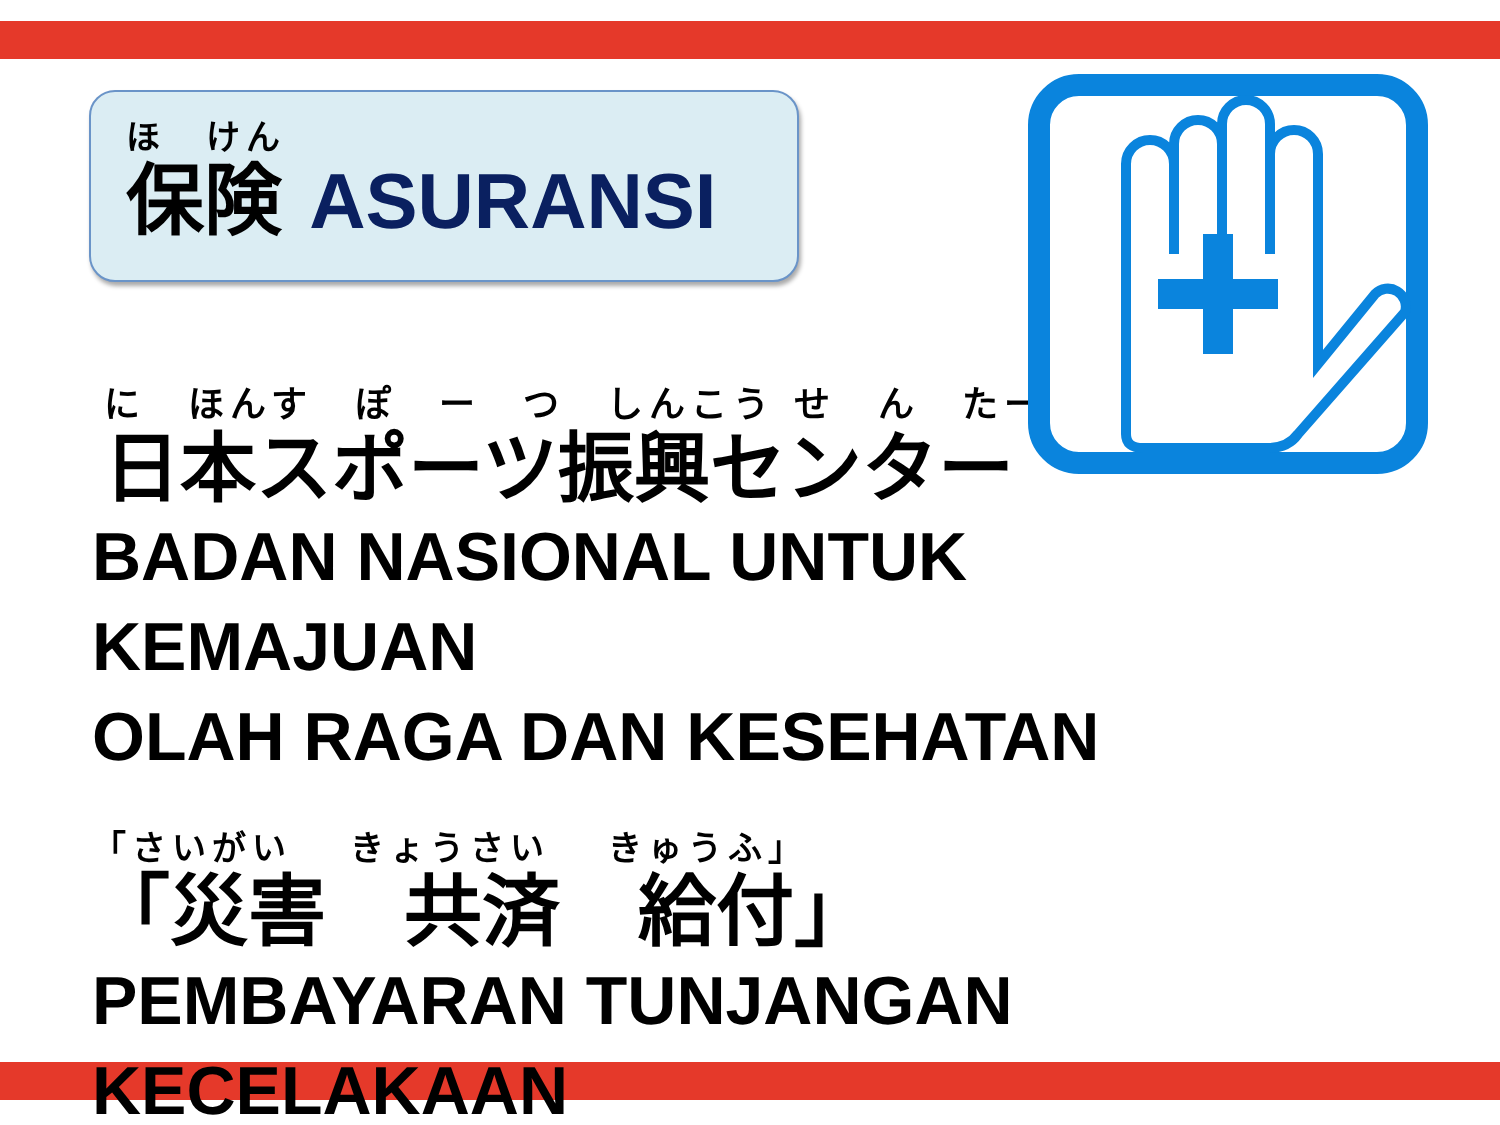ほ　けん
保険 ASURANSI
に　ほんす　ぽ　ー　つ　しんこう せ　ん　たー
日本スポーツ振興センター
BADAN NASIONAL UNTUK KEMAJUAN
OLAH RAGA DAN KESEHATAN
「さいがい　 きょうさい　 きゅうふ」
「災害　共済　給付」
PEMBAYARAN TUNJANGAN
KECELAKAAN